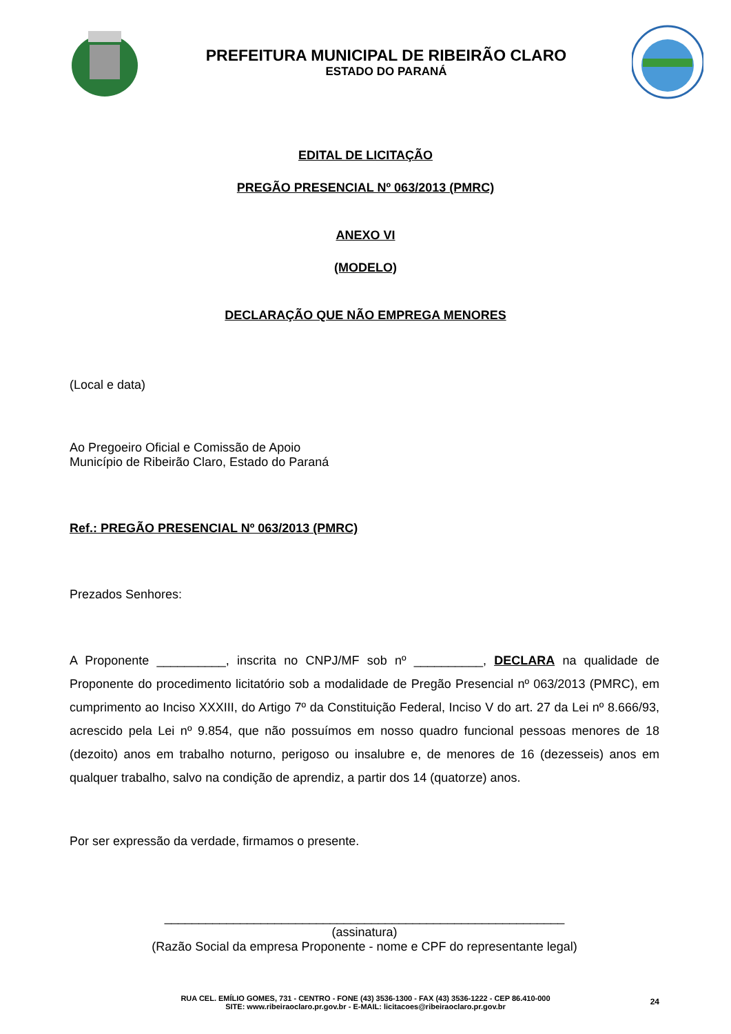PREFEITURA MUNICIPAL DE RIBEIRÃO CLARO
ESTADO DO PARANÁ
EDITAL DE LICITAÇÃO
PREGÃO PRESENCIAL Nº 063/2013 (PMRC)
ANEXO VI
(MODELO)
DECLARAÇÃO QUE NÃO EMPREGA MENORES
(Local e data)
Ao Pregoeiro Oficial e Comissão de Apoio
Município de Ribeirão Claro, Estado do Paraná
Ref.: PREGÃO PRESENCIAL Nº 063/2013 (PMRC)
Prezados Senhores:
A Proponente __________, inscrita no CNPJ/MF sob nº __________, DECLARA na qualidade de Proponente do procedimento licitatório sob a modalidade de Pregão Presencial nº 063/2013 (PMRC), em cumprimento ao Inciso XXXIII, do Artigo 7º da Constituição Federal, Inciso V do art. 27 da Lei nº 8.666/93, acrescido pela Lei nº 9.854, que não possuímos em nosso quadro funcional pessoas menores de 18 (dezoito) anos em trabalho noturno, perigoso ou insalubre e, de menores de 16 (dezesseis) anos em qualquer trabalho, salvo na condição de aprendiz, a partir dos 14 (quatorze) anos.
Por ser expressão da verdade, firmamos o presente.
__________________________________________________________
(assinatura)
(Razão Social da empresa Proponente - nome e CPF do representante legal)
RUA CEL. EMÍLIO GOMES, 731 - CENTRO - FONE (43) 3536-1300 - FAX (43) 3536-1222 - CEP 86.410-000
SITE: www.ribeiraoclaro.pr.gov.br - E-MAIL: licitacoes@ribeiraoclaro.pr.gov.br
24